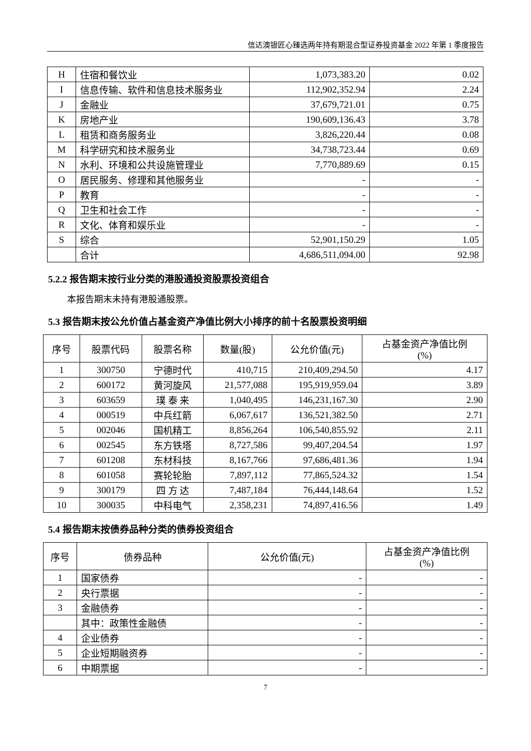信达澳银匠心臻选两年持有期混合型证券投资基金 2022 年第 1 季度报告
| H | 住宿和餐饮业 | 1,073,383.20 | 0.02 |
| I | 信息传输、软件和信息技术服务业 | 112,902,352.94 | 2.24 |
| J | 金融业 | 37,679,721.01 | 0.75 |
| K | 房地产业 | 190,609,136.43 | 3.78 |
| L | 租赁和商务服务业 | 3,826,220.44 | 0.08 |
| M | 科学研究和技术服务业 | 34,738,723.44 | 0.69 |
| N | 水利、环境和公共设施管理业 | 7,770,889.69 | 0.15 |
| O | 居民服务、修理和其他服务业 | - | - |
| P | 教育 | - | - |
| Q | 卫生和社会工作 | - | - |
| R | 文化、体育和娱乐业 | - | - |
| S | 综合 | 52,901,150.29 | 1.05 |
| | 合计 | 4,686,511,094.00 | 92.98 |
5.2.2 报告期末按行业分类的港股通投资股票投资组合
本报告期末未持有港股通股票。
5.3 报告期末按公允价值占基金资产净值比例大小排序的前十名股票投资明细
| 序号 | 股票代码 | 股票名称 | 数量(股) | 公允价值(元) | 占基金资产净值比例 (%) |
| --- | --- | --- | --- | --- | --- |
| 1 | 300750 | 宁德时代 | 410,715 | 210,409,294.50 | 4.17 |
| 2 | 600172 | 黄河旋风 | 21,577,088 | 195,919,959.04 | 3.89 |
| 3 | 603659 | 璞 泰 来 | 1,040,495 | 146,231,167.30 | 2.90 |
| 4 | 000519 | 中兵红箭 | 6,067,617 | 136,521,382.50 | 2.71 |
| 5 | 002046 | 国机精工 | 8,856,264 | 106,540,855.92 | 2.11 |
| 6 | 002545 | 东方铁塔 | 8,727,586 | 99,407,204.54 | 1.97 |
| 7 | 601208 | 东材科技 | 8,167,766 | 97,686,481.36 | 1.94 |
| 8 | 601058 | 赛轮轮胎 | 7,897,112 | 77,865,524.32 | 1.54 |
| 9 | 300179 | 四 方 达 | 7,487,184 | 76,444,148.64 | 1.52 |
| 10 | 300035 | 中科电气 | 2,358,231 | 74,897,416.56 | 1.49 |
5.4 报告期末按债券品种分类的债券投资组合
| 序号 | 债券品种 | 公允价值(元) | 占基金资产净值比例 (%) |
| --- | --- | --- | --- |
| 1 | 国家债券 | - | - |
| 2 | 央行票据 | - | - |
| 3 | 金融债券 | - | - |
| | 其中：政策性金融债 | - | - |
| 4 | 企业债券 | - | - |
| 5 | 企业短期融资券 | - | - |
| 6 | 中期票据 | - | - |
7